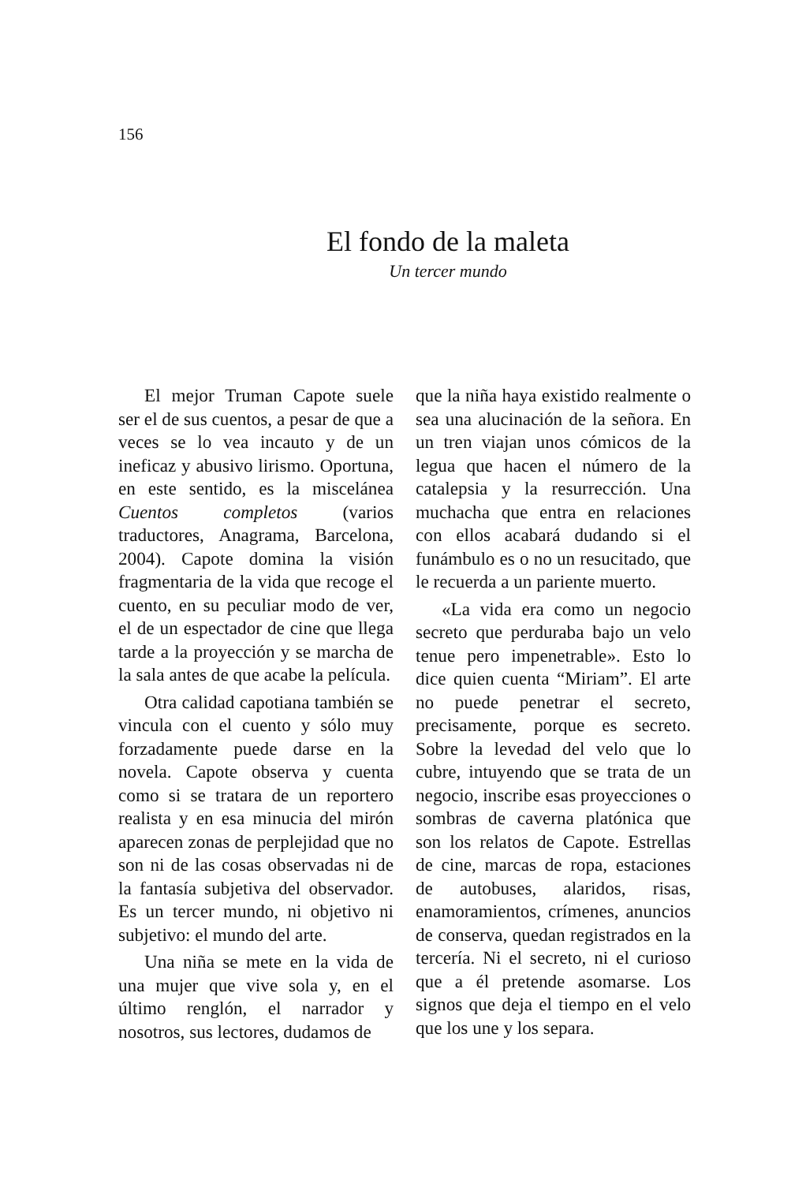156
El fondo de la maleta
Un tercer mundo
El mejor Truman Capote suele ser el de sus cuentos, a pesar de que a veces se lo vea incauto y de un ineficaz y abusivo lirismo. Oportuna, en este sentido, es la miscelánea Cuentos completos (varios traductores, Anagrama, Barcelona, 2004). Capote domina la visión fragmentaria de la vida que recoge el cuento, en su peculiar modo de ver, el de un espectador de cine que llega tarde a la proyección y se marcha de la sala antes de que acabe la película.
Otra calidad capotiana también se vincula con el cuento y sólo muy forzadamente puede darse en la novela. Capote observa y cuenta como si se tratara de un reportero realista y en esa minucia del mirón aparecen zonas de perplejidad que no son ni de las cosas observadas ni de la fantasía subjetiva del observador. Es un tercer mundo, ni objetivo ni subjetivo: el mundo del arte.
Una niña se mete en la vida de una mujer que vive sola y, en el último renglón, el narrador y nosotros, sus lectores, dudamos de
que la niña haya existido realmente o sea una alucinación de la señora. En un tren viajan unos cómicos de la legua que hacen el número de la catalepsia y la resurrección. Una muchacha que entra en relaciones con ellos acabará dudando si el funámbulo es o no un resucitado, que le recuerda a un pariente muerto.
«La vida era como un negocio secreto que perduraba bajo un velo tenue pero impenetrable». Esto lo dice quien cuenta “Miriam”. El arte no puede penetrar el secreto, precisamente, porque es secreto. Sobre la levedad del velo que lo cubre, intuyendo que se trata de un negocio, inscribe esas proyecciones o sombras de caverna platónica que son los relatos de Capote. Estrellas de cine, marcas de ropa, estaciones de autobuses, alaridos, risas, enamoramientos, crímenes, anuncios de conserva, quedan registrados en la tercería. Ni el secreto, ni el curioso que a él pretende asomarse. Los signos que deja el tiempo en el velo que los une y los separa.